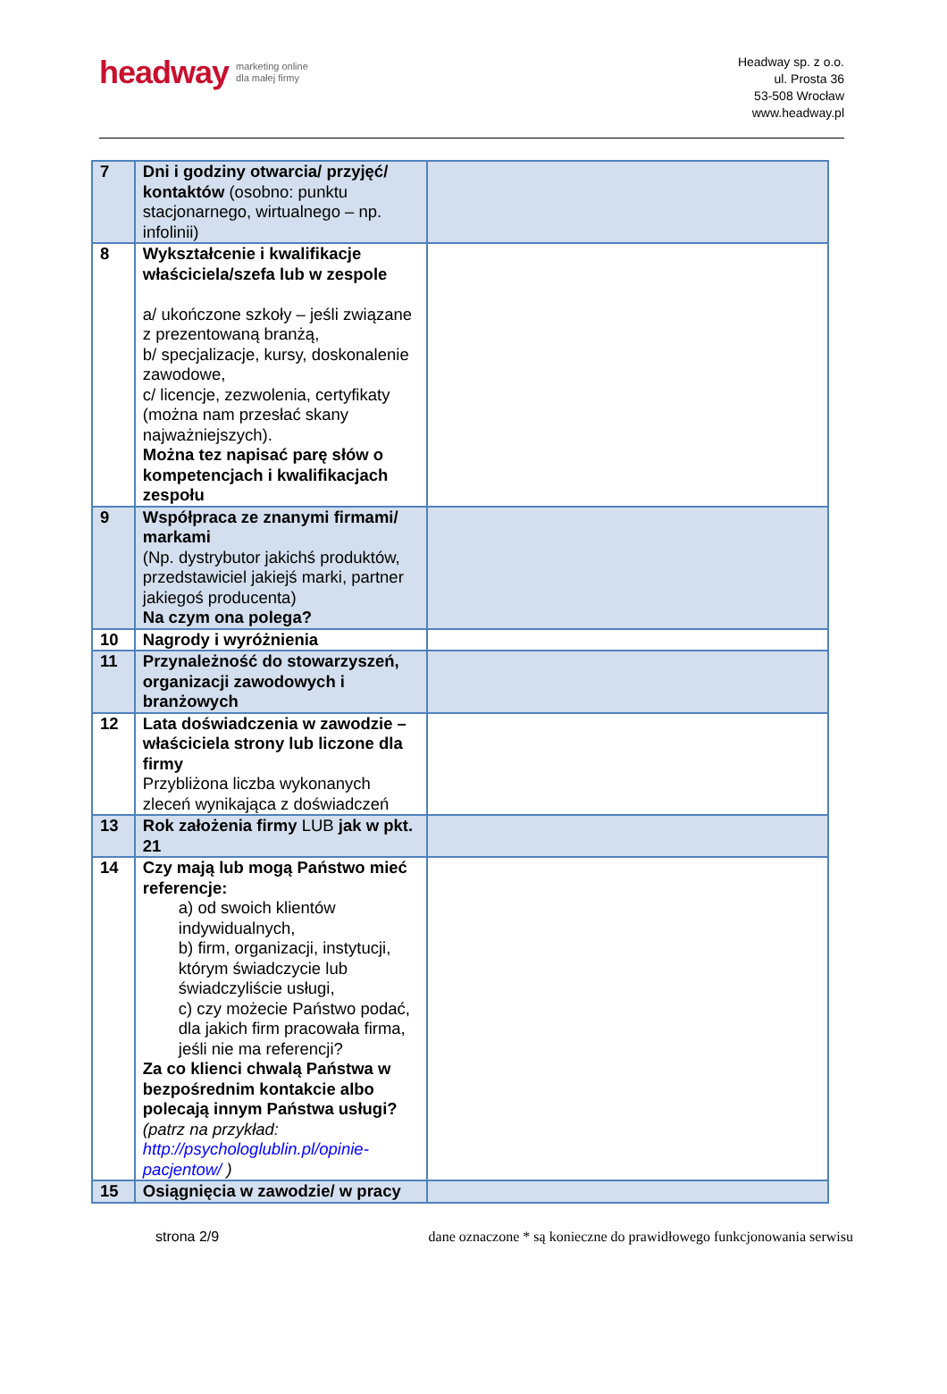headway marketing online
dla małej firmy
Headway sp. z o.o.
ul. Prosta 36
53-508 Wrocław
www.headway.pl
| 7 | Dni i godziny otwarcia/ przyjęć/ kontaktów (osobno: punktu stacjonarnego, wirtualnego – np. infolinii) | |
| 8 | Wykształcenie i kwalifikacje właściciela/szefa lub w zespole a/ ukończone szkoły – jeśli związane z prezentowaną branżą, b/ specjalizacje, kursy, doskonalenie zawodowe, c/ licencje, zezwolenia, certyfikaty (można nam przesłać skany najważniejszych). Można tez napisać parę słów o kompetencjach i kwalifikacjach zespołu | |
| 9 | Współpraca ze znanymi firmami/ markami (Np. dystrybutor jakichś produktów, przedstawiciel jakiejś marki, partner jakiegoś producenta) Na czym ona polega? | |
| 10 | Nagrody i wyróżnienia | |
| 11 | Przynależność do stowarzyszeń, organizacji zawodowych i branżowych | |
| 12 | Lata doświadczenia w zawodzie – właściciela strony lub liczone dla firmy Przybliżona liczba wykonanych zleceń wynikająca z doświadczeń | |
| 13 | Rok założenia firmy LUB jak w pkt. 21 | |
| 14 | Czy mają lub mogą Państwo mieć referencje: a) od swoich klientów indywidualnych, b) firm, organizacji, instytucji, którym świadczycie lub świadczyliście usługi, c) czy możecie Państwo podać, dla jakich firm pracowała firma, jeśli nie ma referencji? Za co klienci chwalą Państwa w bezpośrednim kontakcie albo polecają innym Państwa usługi? (patrz na przykład: http://psychologlublin.pl/opinie-pacjentow/ ) | |
| 15 | Osiągnięcia w zawodzie/ w pracy | |
strona 2/9 dane oznaczone * są konieczne do prawidłowego funkcjonowania serwisu